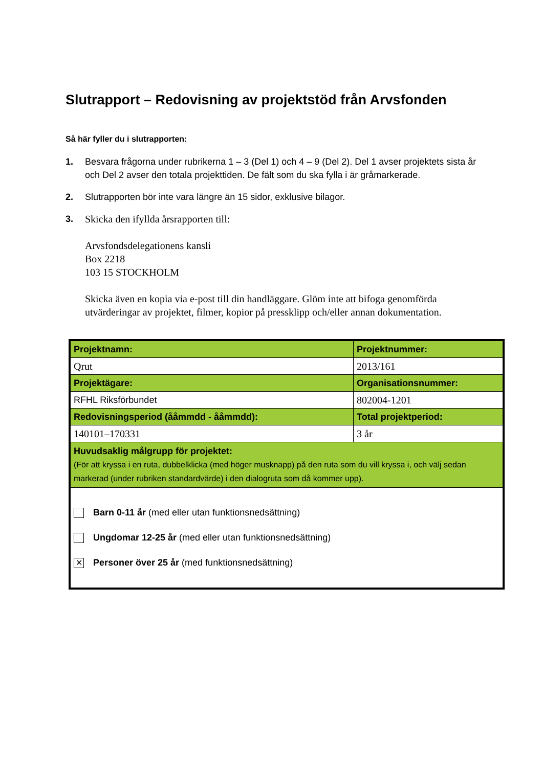Slutrapport – Redovisning av projektstöd från Arvsfonden
Så här fyller du i slutrapporten:
1. Besvara frågorna under rubrikerna 1 – 3 (Del 1) och 4 – 9 (Del 2). Del 1 avser projektets sista år och Del 2 avser den totala projekttiden. De fält som du ska fylla i är gråmarkerade.
2. Slutrapporten bör inte vara längre än 15 sidor, exklusive bilagor.
3. Skicka den ifyllda årsrapporten till:
Arvsfondsdelegationens kansli
Box 2218
103 15 STOCKHOLM
Skicka även en kopia via e-post till din handläggare. Glöm inte att bifoga genomförda utvärderingar av projektet, filmer, kopior på pressklipp och/eller annan dokumentation.
| Projektnamn: | Projektnummer: |
| Qrut | 2013/161 |
| Projektägare: | Organisationsnummer: |
| RFHL Riksförbundet | 802004-1201 |
| Redovisningsperiod (ååmmdd - ååmmdd): | Total projektperiod: |
| 140101–170331 | 3 år |
| Huvudsaklig målgrupp för projektet: (För att kryssa i en ruta, dubbelklicka (med höger musknapp) på den ruta som du vill kryssa i, och välj sedan markerad (under rubriken standardvärde) i den dialogruta som då kommer upp). | |
| Barn 0-11 år (med eller utan funktionsnedsättning) Ungdomar 12-25 år (med eller utan funktionsnedsättning) ✕ Personer över 25 år (med funktionsnedsättning) | |